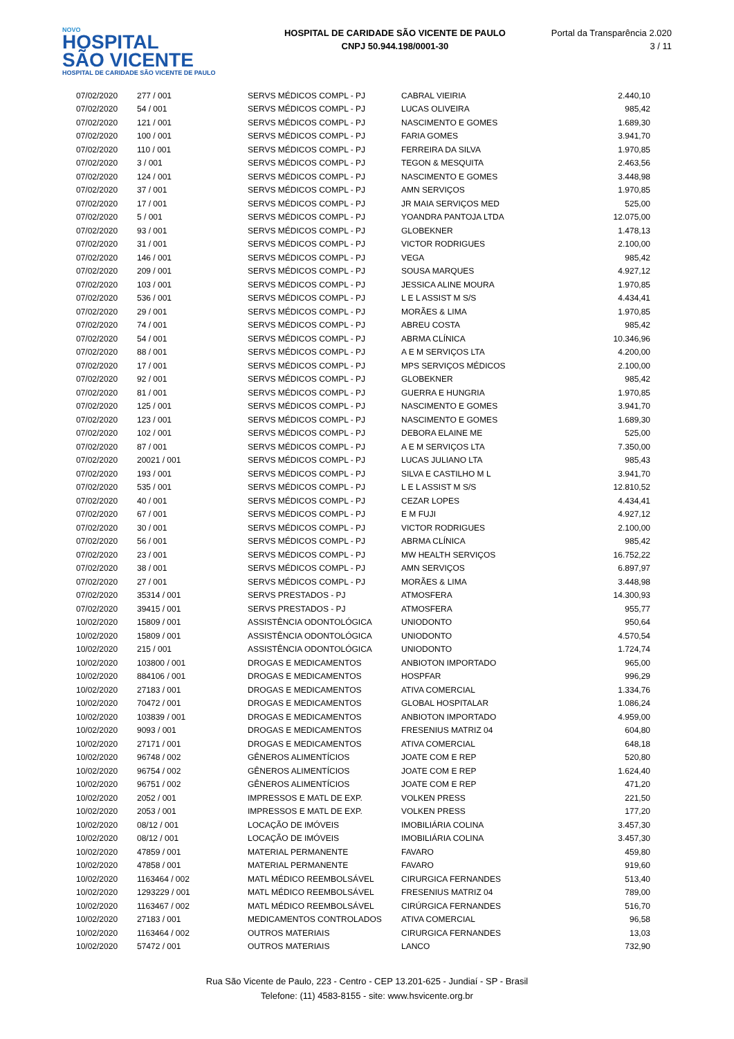NOVO
HOSPITAL
SÃO VICENTE
HOSPITAL DE CARIDADE SÃO VICENTE DE PAULO
HOSPITAL DE CARIDADE SÃO VICENTE DE PAULO
CNPJ 50.944.198/0001-30
Portal da Transparência 2.020
3 / 11
| 07/02/2020 | 277 / 001 | SERVS MÉDICOS COMPL - PJ | CABRAL VIEIRIA | 2.440,10 |
| 07/02/2020 | 54 / 001 | SERVS MÉDICOS COMPL - PJ | LUCAS OLIVEIRA | 985,42 |
| 07/02/2020 | 121 / 001 | SERVS MÉDICOS COMPL - PJ | NASCIMENTO E GOMES | 1.689,30 |
| 07/02/2020 | 100 / 001 | SERVS MÉDICOS COMPL - PJ | FARIA GOMES | 3.941,70 |
| 07/02/2020 | 110 / 001 | SERVS MÉDICOS COMPL - PJ | FERREIRA DA SILVA | 1.970,85 |
| 07/02/2020 | 3 / 001 | SERVS MÉDICOS COMPL - PJ | TEGON & MESQUITA | 2.463,56 |
| 07/02/2020 | 124 / 001 | SERVS MÉDICOS COMPL - PJ | NASCIMENTO E GOMES | 3.448,98 |
| 07/02/2020 | 37 / 001 | SERVS MÉDICOS COMPL - PJ | AMN SERVIÇOS | 1.970,85 |
| 07/02/2020 | 17 / 001 | SERVS MÉDICOS COMPL - PJ | JR MAIA SERVIÇOS MED | 525,00 |
| 07/02/2020 | 5 / 001 | SERVS MÉDICOS COMPL - PJ | YOANDRA PANTOJA LTDA | 12.075,00 |
| 07/02/2020 | 93 / 001 | SERVS MÉDICOS COMPL - PJ | GLOBEKNER | 1.478,13 |
| 07/02/2020 | 31 / 001 | SERVS MÉDICOS COMPL - PJ | VICTOR RODRIGUES | 2.100,00 |
| 07/02/2020 | 146 / 001 | SERVS MÉDICOS COMPL - PJ | VEGA | 985,42 |
| 07/02/2020 | 209 / 001 | SERVS MÉDICOS COMPL - PJ | SOUSA MARQUES | 4.927,12 |
| 07/02/2020 | 103 / 001 | SERVS MÉDICOS COMPL - PJ | JESSICA ALINE MOURA | 1.970,85 |
| 07/02/2020 | 536 / 001 | SERVS MÉDICOS COMPL - PJ | L E L ASSIST M S/S | 4.434,41 |
| 07/02/2020 | 29 / 001 | SERVS MÉDICOS COMPL - PJ | MORÃES & LIMA | 1.970,85 |
| 07/02/2020 | 74 / 001 | SERVS MÉDICOS COMPL - PJ | ABREU COSTA | 985,42 |
| 07/02/2020 | 54 / 001 | SERVS MÉDICOS COMPL - PJ | ABRMA CLÍNICA | 10.346,96 |
| 07/02/2020 | 88 / 001 | SERVS MÉDICOS COMPL - PJ | A E M SERVIÇOS LTA | 4.200,00 |
| 07/02/2020 | 17 / 001 | SERVS MÉDICOS COMPL - PJ | MPS SERVIÇOS MÉDICOS | 2.100,00 |
| 07/02/2020 | 92 / 001 | SERVS MÉDICOS COMPL - PJ | GLOBEKNER | 985,42 |
| 07/02/2020 | 81 / 001 | SERVS MÉDICOS COMPL - PJ | GUERRA E HUNGRIA | 1.970,85 |
| 07/02/2020 | 125 / 001 | SERVS MÉDICOS COMPL - PJ | NASCIMENTO E GOMES | 3.941,70 |
| 07/02/2020 | 123 / 001 | SERVS MÉDICOS COMPL - PJ | NASCIMENTO E GOMES | 1.689,30 |
| 07/02/2020 | 102 / 001 | SERVS MÉDICOS COMPL - PJ | DEBORA ELAINE ME | 525,00 |
| 07/02/2020 | 87 / 001 | SERVS MÉDICOS COMPL - PJ | A E M SERVIÇOS LTA | 7.350,00 |
| 07/02/2020 | 20021 / 001 | SERVS MÉDICOS COMPL - PJ | LUCAS JULIANO LTA | 985,43 |
| 07/02/2020 | 193 / 001 | SERVS MÉDICOS COMPL - PJ | SILVA E CASTILHO M L | 3.941,70 |
| 07/02/2020 | 535 / 001 | SERVS MÉDICOS COMPL - PJ | L E L ASSIST M S/S | 12.810,52 |
| 07/02/2020 | 40 / 001 | SERVS MÉDICOS COMPL - PJ | CEZAR LOPES | 4.434,41 |
| 07/02/2020 | 67 / 001 | SERVS MÉDICOS COMPL - PJ | E M FUJI | 4.927,12 |
| 07/02/2020 | 30 / 001 | SERVS MÉDICOS COMPL - PJ | VICTOR RODRIGUES | 2.100,00 |
| 07/02/2020 | 56 / 001 | SERVS MÉDICOS COMPL - PJ | ABRMA CLÍNICA | 985,42 |
| 07/02/2020 | 23 / 001 | SERVS MÉDICOS COMPL - PJ | MW HEALTH SERVIÇOS | 16.752,22 |
| 07/02/2020 | 38 / 001 | SERVS MÉDICOS COMPL - PJ | AMN SERVIÇOS | 6.897,97 |
| 07/02/2020 | 27 / 001 | SERVS MÉDICOS COMPL - PJ | MORÃES & LIMA | 3.448,98 |
| 07/02/2020 | 35314 / 001 | SERVS PRESTADOS - PJ | ATMOSFERA | 14.300,93 |
| 07/02/2020 | 39415 / 001 | SERVS PRESTADOS - PJ | ATMOSFERA | 955,77 |
| 10/02/2020 | 15809 / 001 | ASSISTÊNCIA ODONTOLÓGICA | UNIODONTO | 950,64 |
| 10/02/2020 | 15809 / 001 | ASSISTÊNCIA ODONTOLÓGICA | UNIODONTO | 4.570,54 |
| 10/02/2020 | 215 / 001 | ASSISTÊNCIA ODONTOLÓGICA | UNIODONTO | 1.724,74 |
| 10/02/2020 | 103800 / 001 | DROGAS E MEDICAMENTOS | ANBIOTON IMPORTADO | 965,00 |
| 10/02/2020 | 884106 / 001 | DROGAS E MEDICAMENTOS | HOSPFAR | 996,29 |
| 10/02/2020 | 27183 / 001 | DROGAS E MEDICAMENTOS | ATIVA COMERCIAL | 1.334,76 |
| 10/02/2020 | 70472 / 001 | DROGAS E MEDICAMENTOS | GLOBAL HOSPITALAR | 1.086,24 |
| 10/02/2020 | 103839 / 001 | DROGAS E MEDICAMENTOS | ANBIOTON IMPORTADO | 4.959,00 |
| 10/02/2020 | 9093 / 001 | DROGAS E MEDICAMENTOS | FRESENIUS MATRIZ 04 | 604,80 |
| 10/02/2020 | 27171 / 001 | DROGAS E MEDICAMENTOS | ATIVA COMERCIAL | 648,18 |
| 10/02/2020 | 96748 / 002 | GÊNEROS ALIMENTÍCIOS | JOATE COM E REP | 520,80 |
| 10/02/2020 | 96754 / 002 | GÊNEROS ALIMENTÍCIOS | JOATE COM E REP | 1.624,40 |
| 10/02/2020 | 96751 / 002 | GÊNEROS ALIMENTÍCIOS | JOATE COM E REP | 471,20 |
| 10/02/2020 | 2052 / 001 | IMPRESSOS E MATL DE EXP. | VOLKEN PRESS | 221,50 |
| 10/02/2020 | 2053 / 001 | IMPRESSOS E MATL DE EXP. | VOLKEN PRESS | 177,20 |
| 10/02/2020 | 08/12 / 001 | LOCAÇÃO DE IMÓVEIS | IMOBILIÁRIA COLINA | 3.457,30 |
| 10/02/2020 | 08/12 / 001 | LOCAÇÃO DE IMÓVEIS | IMOBILIÁRIA COLINA | 3.457,30 |
| 10/02/2020 | 47859 / 001 | MATERIAL PERMANENTE | FAVARO | 459,80 |
| 10/02/2020 | 47858 / 001 | MATERIAL PERMANENTE | FAVARO | 919,60 |
| 10/02/2020 | 1163464 / 002 | MATL MÉDICO REEMBOLSÁVEL | CIRURGICA FERNANDES | 513,40 |
| 10/02/2020 | 1293229 / 001 | MATL MÉDICO REEMBOLSÁVEL | FRESENIUS MATRIZ 04 | 789,00 |
| 10/02/2020 | 1163467 / 002 | MATL MÉDICO REEMBOLSÁVEL | CIRÚRGICA FERNANDES | 516,70 |
| 10/02/2020 | 27183 / 001 | MEDICAMENTOS CONTROLADOS | ATIVA COMERCIAL | 96,58 |
| 10/02/2020 | 1163464 / 002 | OUTROS MATERIAIS | CIRURGICA FERNANDES | 13,03 |
| 10/02/2020 | 57472 / 001 | OUTROS MATERIAIS | LANCO | 732,90 |
Rua São Vicente de Paulo, 223 - Centro - CEP 13.201-625 - Jundiaí - SP - Brasil
Telefone: (11) 4583-8155 - site: www.hsvicente.org.br